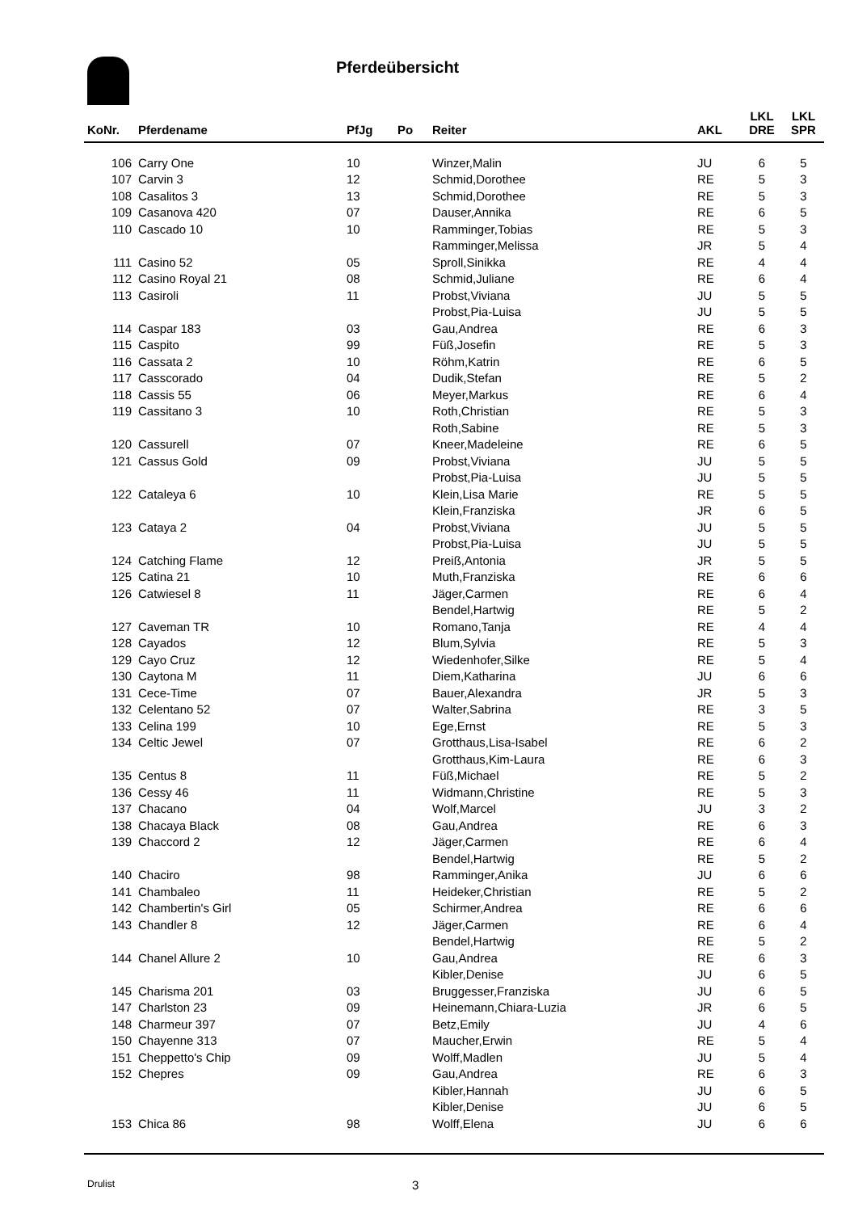Pferdeübersicht
| KoNr. | Pferdename | PfJg | Po | Reiter | AKL | LKL DRE | LKL SPR |
| --- | --- | --- | --- | --- | --- | --- | --- |
| 106 | Carry One | 10 | | Winzer,Malin | JU | 6 | 5 |
| 107 | Carvin 3 | 12 | | Schmid,Dorothee | RE | 5 | 3 |
| 108 | Casalitos 3 | 13 | | Schmid,Dorothee | RE | 5 | 3 |
| 109 | Casanova 420 | 07 | | Dauser,Annika | RE | 6 | 5 |
| 110 | Cascado 10 | 10 | | Ramminger,Tobias | RE | 5 | 3 |
| | | | | Ramminger,Melissa | JR | 5 | 4 |
| 111 | Casino 52 | 05 | | Sproll,Sinikka | RE | 4 | 4 |
| 112 | Casino Royal 21 | 08 | | Schmid,Juliane | RE | 6 | 4 |
| 113 | Casiroli | 11 | | Probst,Viviana | JU | 5 | 5 |
| | | | | Probst,Pia-Luisa | JU | 5 | 5 |
| 114 | Caspar 183 | 03 | | Gau,Andrea | RE | 6 | 3 |
| 115 | Caspito | 99 | | Füß,Josefin | RE | 5 | 3 |
| 116 | Cassata 2 | 10 | | Röhm,Katrin | RE | 6 | 5 |
| 117 | Casscorado | 04 | | Dudik,Stefan | RE | 5 | 2 |
| 118 | Cassis 55 | 06 | | Meyer,Markus | RE | 6 | 4 |
| 119 | Cassitano 3 | 10 | | Roth,Christian | RE | 5 | 3 |
| | | | | Roth,Sabine | RE | 5 | 3 |
| 120 | Cassurell | 07 | | Kneer,Madeleine | RE | 6 | 5 |
| 121 | Cassus Gold | 09 | | Probst,Viviana | JU | 5 | 5 |
| | | | | Probst,Pia-Luisa | JU | 5 | 5 |
| 122 | Cataleya 6 | 10 | | Klein,Lisa Marie | RE | 5 | 5 |
| | | | | Klein,Franziska | JR | 6 | 5 |
| 123 | Cataya 2 | 04 | | Probst,Viviana | JU | 5 | 5 |
| | | | | Probst,Pia-Luisa | JU | 5 | 5 |
| 124 | Catching Flame | 12 | | Preiß,Antonia | JR | 5 | 5 |
| 125 | Catina 21 | 10 | | Muth,Franziska | RE | 6 | 6 |
| 126 | Catwiesel 8 | 11 | | Jäger,Carmen | RE | 6 | 4 |
| | | | | Bendel,Hartwig | RE | 5 | 2 |
| 127 | Caveman TR | 10 | | Romano,Tanja | RE | 4 | 4 |
| 128 | Cayados | 12 | | Blum,Sylvia | RE | 5 | 3 |
| 129 | Cayo Cruz | 12 | | Wiedenhofer,Silke | RE | 5 | 4 |
| 130 | Caytona M | 11 | | Diem,Katharina | JU | 6 | 6 |
| 131 | Cece-Time | 07 | | Bauer,Alexandra | JR | 5 | 3 |
| 132 | Celentano 52 | 07 | | Walter,Sabrina | RE | 3 | 5 |
| 133 | Celina 199 | 10 | | Ege,Ernst | RE | 5 | 3 |
| 134 | Celtic Jewel | 07 | | Grotthaus,Lisa-Isabel | RE | 6 | 2 |
| | | | | Grotthaus,Kim-Laura | RE | 6 | 3 |
| 135 | Centus 8 | 11 | | Füß,Michael | RE | 5 | 2 |
| 136 | Cessy 46 | 11 | | Widmann,Christine | RE | 5 | 3 |
| 137 | Chacano | 04 | | Wolf,Marcel | JU | 3 | 2 |
| 138 | Chacaya Black | 08 | | Gau,Andrea | RE | 6 | 3 |
| 139 | Chaccord 2 | 12 | | Jäger,Carmen | RE | 6 | 4 |
| | | | | Bendel,Hartwig | RE | 5 | 2 |
| 140 | Chaciro | 98 | | Ramminger,Anika | JU | 6 | 6 |
| 141 | Chambaleo | 11 | | Heideker,Christian | RE | 5 | 2 |
| 142 | Chambertin's Girl | 05 | | Schirmer,Andrea | RE | 6 | 6 |
| 143 | Chandler 8 | 12 | | Jäger,Carmen | RE | 6 | 4 |
| | | | | Bendel,Hartwig | RE | 5 | 2 |
| 144 | Chanel Allure 2 | 10 | | Gau,Andrea | RE | 6 | 3 |
| | | | | Kibler,Denise | JU | 6 | 5 |
| 145 | Charisma 201 | 03 | | Bruggesser,Franziska | JU | 6 | 5 |
| 147 | Charlston 23 | 09 | | Heinemann,Chiara-Luzia | JR | 6 | 5 |
| 148 | Charmeur 397 | 07 | | Betz,Emily | JU | 4 | 6 |
| 150 | Chayenne 313 | 07 | | Maucher,Erwin | RE | 5 | 4 |
| 151 | Cheppetto's Chip | 09 | | Wolff,Madlen | JU | 5 | 4 |
| 152 | Chepres | 09 | | Gau,Andrea | RE | 6 | 3 |
| | | | | Kibler,Hannah | JU | 6 | 5 |
| | | | | Kibler,Denise | JU | 6 | 5 |
| 153 | Chica 86 | 98 | | Wolff,Elena | JU | 6 | 6 |
Drulist 3